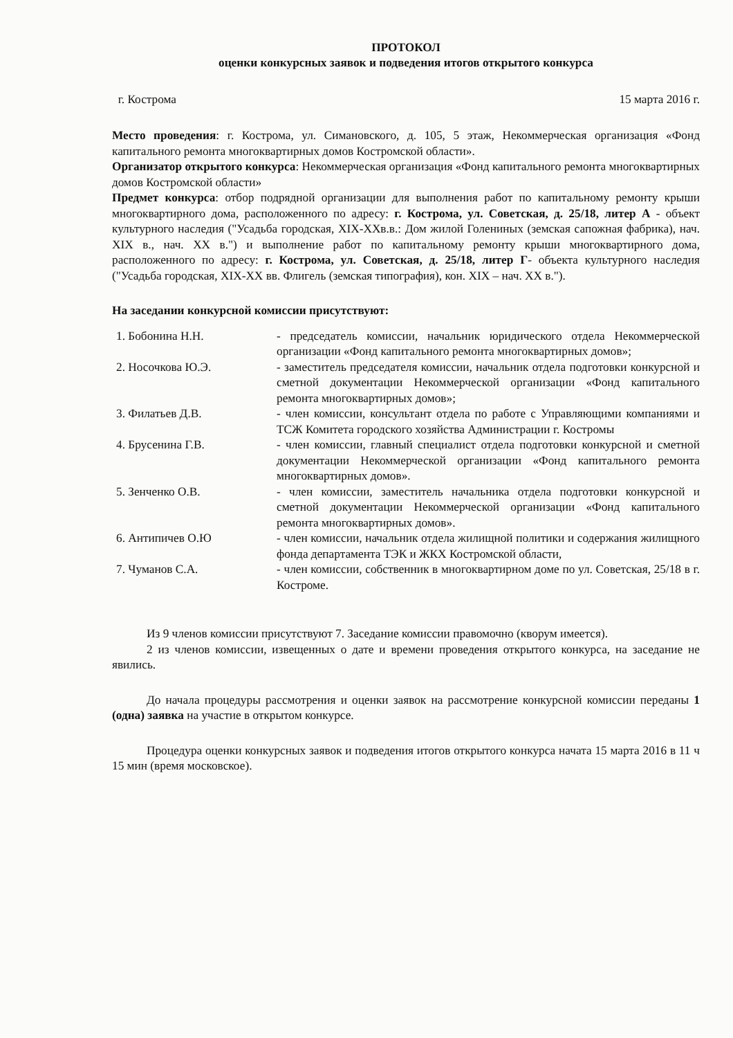ПРОТОКОЛ
оценки конкурсных заявок и подведения итогов открытого конкурса
г. Кострома 15 марта 2016 г.
Место проведения: г. Кострома, ул. Симановского, д. 105, 5 этаж, Некоммерческая организация «Фонд капитального ремонта многоквартирных домов Костромской области».
Организатор открытого конкурса: Некоммерческая организация «Фонд капитального ремонта многоквартирных домов Костромской области»
Предмет конкурса: отбор подрядной организации для выполнения работ по капитальному ремонту крыши многоквартирного дома, расположенного по адресу: г. Кострома, ул. Советская, д. 25/18, литер А - объект культурного наследия ("Усадьба городская, XIX-XXв.в.: Дом жилой Голениных (земская сапожная фабрика), нач. XIX в., нач. XX в.") и выполнение работ по капитальному ремонту крыши многоквартирного дома, расположенного по адресу: г. Кострома, ул. Советская, д. 25/18, литер Г- объекта культурного наследия ("Усадьба городская, XIX-XX вв. Флигель (земская типография), кон. XIX – нач. XX в.").
На заседании конкурсной комиссии присутствуют:
| 1. Бобонина Н.Н. | - председатель комиссии, начальник юридического отдела Некоммерческой организации «Фонд капитального ремонта многоквартирных домов»; |
| 2. Носочкова Ю.Э. | - заместитель председателя комиссии, начальник отдела подготовки конкурсной и сметной документации Некоммерческой организации «Фонд капитального ремонта многоквартирных домов»; |
| 3. Филатьев Д.В. | - член комиссии, консультант отдела по работе с Управляющими компаниями и ТСЖ Комитета городского хозяйства Администрации г. Костромы |
| 4. Брусенина Г.В. | - член комиссии, главный специалист отдела подготовки конкурсной и сметной документации Некоммерческой организации «Фонд капитального ремонта многоквартирных домов». |
| 5. Зенченко О.В. | - член комиссии, заместитель начальника отдела подготовки конкурсной и сметной документации Некоммерческой организации «Фонд капитального ремонта многоквартирных домов». |
| 6. Антипичев О.Ю | - член комиссии, начальник отдела жилищной политики и содержания жилищного фонда департамента ТЭК и ЖКХ Костромской области, |
| 7. Чуманов С.А. | - член комиссии, собственник в многоквартирном доме по ул. Советская, 25/18 в г. Костроме. |
Из 9 членов комиссии присутствуют 7. Заседание комиссии правомочно (кворум имеется).
2 из членов комиссии, извещенных о дате и времени проведения открытого конкурса, на заседание не явились.
До начала процедуры рассмотрения и оценки заявок на рассмотрение конкурсной комиссии переданы 1 (одна) заявка на участие в открытом конкурсе.
Процедура оценки конкурсных заявок и подведения итогов открытого конкурса начата 15 марта 2016 в 11 ч 15 мин (время московское).